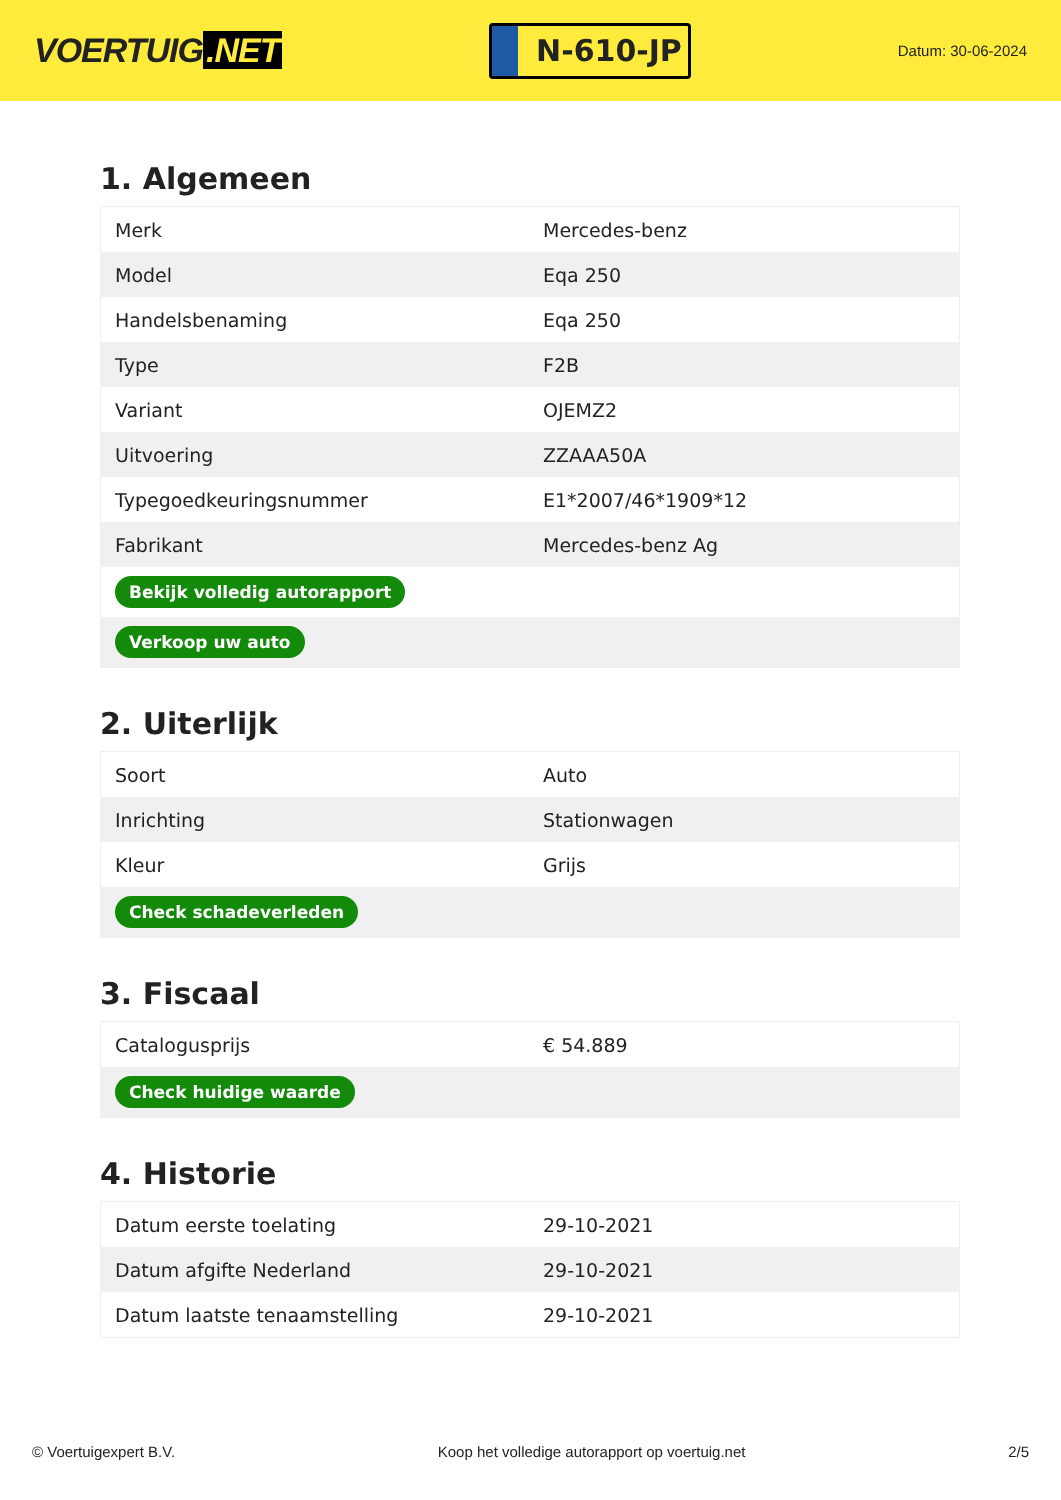VOERTUIG.NET
N-610-JP
Datum: 30-06-2024
1. Algemeen
| Merk | Mercedes-benz |
| Model | Eqa 250 |
| Handelsbenaming | Eqa 250 |
| Type | F2B |
| Variant | OJEMZ2 |
| Uitvoering | ZZAAA50A |
| Typegoedkeuringsnummer | E1*2007/46*1909*12 |
| Fabrikant | Mercedes-benz Ag |
| Bekijk volledig autorapport | |
| Verkoop uw auto | |
2. Uiterlijk
| Soort | Auto |
| Inrichting | Stationwagen |
| Kleur | Grijs |
| Check schadeverleden | |
3. Fiscaal
| Catalogusprijs | € 54.889 |
| Check huidige waarde | |
4. Historie
| Datum eerste toelating | 29-10-2021 |
| Datum afgifte Nederland | 29-10-2021 |
| Datum laatste tenaamstelling | 29-10-2021 |
© Voertuigexpert B.V. Koop het volledige autorapport op voertuig.net 2/5